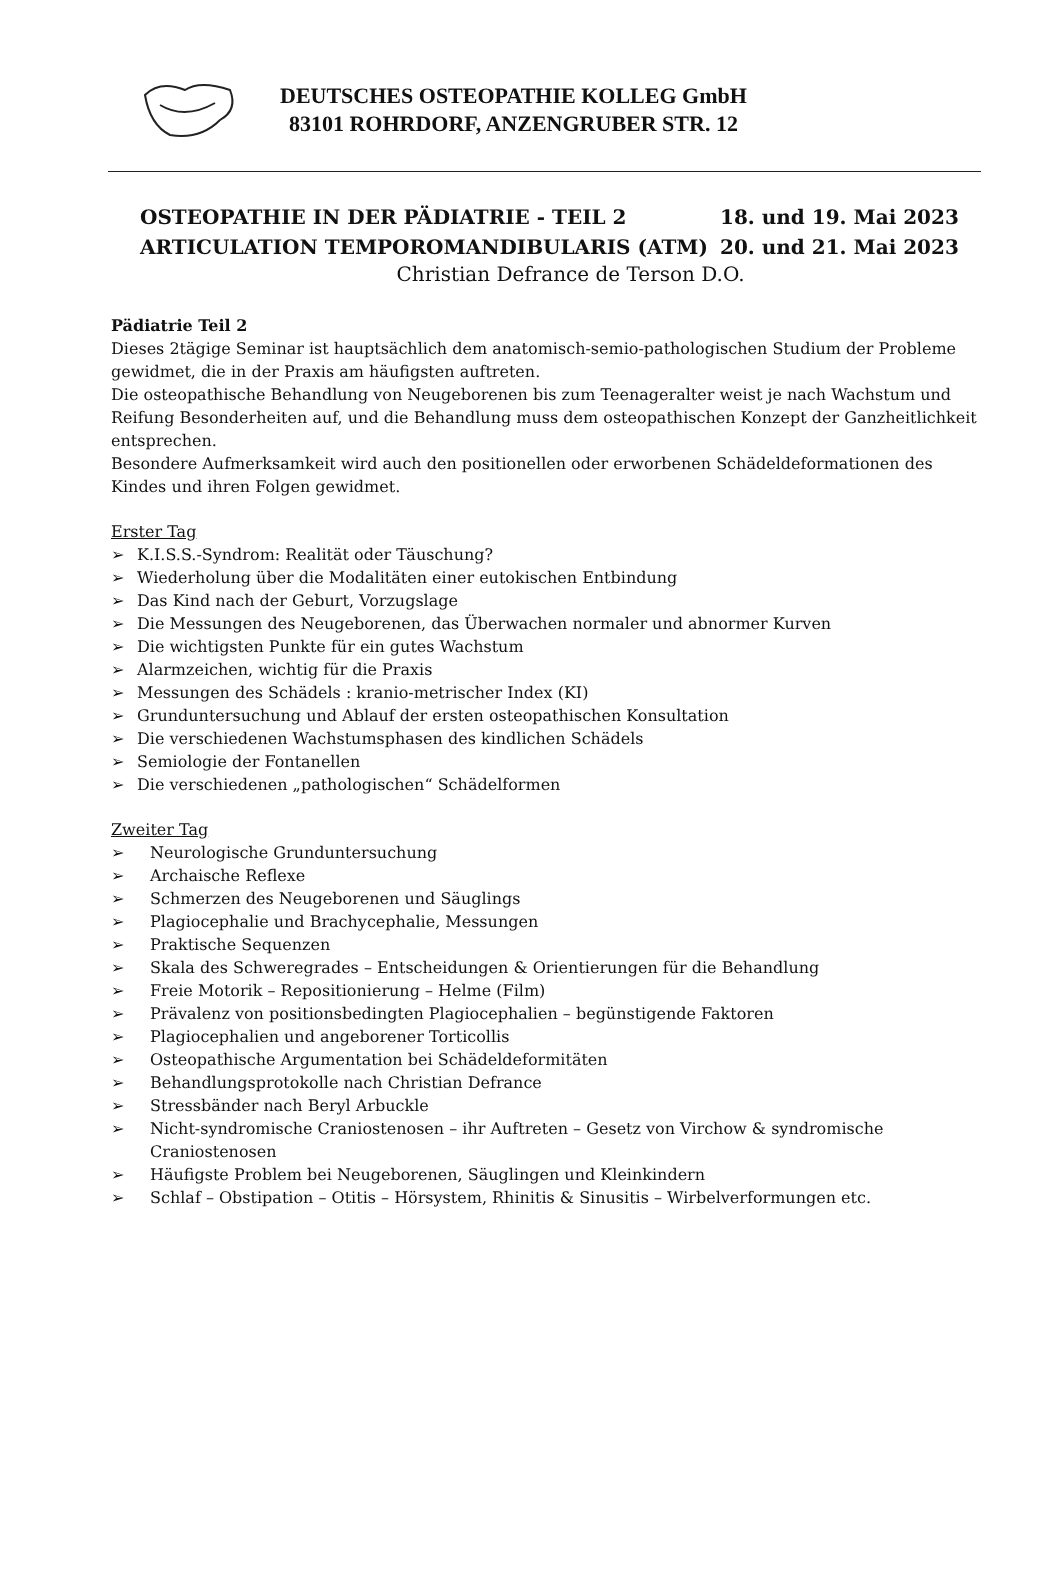DEUTSCHES OSTEOPATHIE KOLLEG GmbH
83101 ROHRDORF, ANZENGRUBER STR. 12
OSTEOPATHIE IN DER PÄDIATRIE - TEIL 2 18. und 19. Mai 2023
ARTICULATION TEMPOROMANDIBULARIS (ATM) 20. und 21. Mai 2023
Christian Defrance de Terson D.O.
Pädiatrie Teil 2
Dieses 2tägige Seminar ist hauptsächlich dem anatomisch-semio-pathologischen Studium der Probleme gewidmet, die in der Praxis am häufigsten auftreten.
Die osteopathische Behandlung von Neugeborenen bis zum Teenageralter weist je nach Wachstum und Reifung Besonderheiten auf, und die Behandlung muss dem osteopathischen Konzept der Ganzheitlichkeit entsprechen.
Besondere Aufmerksamkeit wird auch den positionellen oder erworbenen Schädeldeformationen des Kindes und ihren Folgen gewidmet.
Erster Tag
➢ K.I.S.S.-Syndrom: Realität oder Täuschung?
➢ Wiederholung über die Modalitäten einer eutokischen Entbindung
➢ Das Kind nach der Geburt, Vorzugslage
➢ Die Messungen des Neugeborenen, das Überwachen normaler und abnormer Kurven
➢ Die wichtigsten Punkte für ein gutes Wachstum
➢ Alarmzeichen, wichtig für die Praxis
➢ Messungen des Schädels : kranio-metrischer Index (KI)
➢ Grunduntersuchung und Ablauf der ersten osteopathischen Konsultation
➢ Die verschiedenen Wachstumsphasen des kindlichen Schädels
➢ Semiologie der Fontanellen
➢ Die verschiedenen „pathologischen“ Schädelformen
Zweiter Tag
➢ Neurologische Grunduntersuchung
➢ Archaische Reflexe
➢ Schmerzen des Neugeborenen und Säuglings
➢ Plagiocephalie und Brachycephalie, Messungen
➢ Praktische Sequenzen
➢ Skala des Schweregrades – Entscheidungen & Orientierungen für die Behandlung
➢ Freie Motorik – Repositionierung – Helme (Film)
➢ Prävalenz von positionsbedingten Plagiocephalien – begünstigende Faktoren
➢ Plagiocephalien und angeborener Torticollis
➢ Osteopathische Argumentation bei Schädeldeformitäten
➢ Behandlungsprotokolle nach Christian Defrance
➢ Stressbänder nach Beryl Arbuckle
➢ Nicht-syndromische Craniostenosen – ihr Auftreten – Gesetz von Virchow & syndromische Craniostenosen
➢ Häufigste Problem bei Neugeborenen, Säuglingen und Kleinkindern
➢ Schlaf – Obstipation – Otitis – Hörsystem, Rhinitis & Sinusitis – Wirbelverformungen etc.